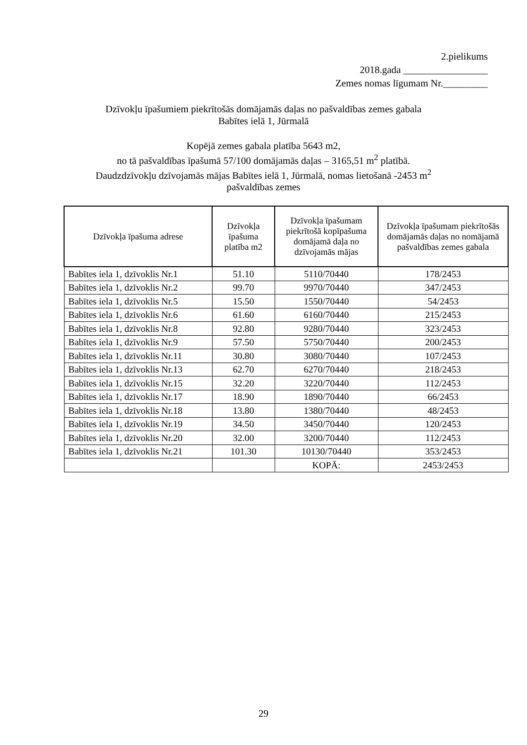2.pielikums
2018.gada _________________
Zemes nomas līgumam Nr._________
Dzīvokļu īpašumiem piekrītošās domājamās daļas no pašvaldības zemes gabala
Babītes ielā 1, Jūrmalā
Kopējā zemes gabala platība 5643 m2,
no tā pašvaldības īpašumā 57/100 domājamās daļas – 3165,51 m<sup>2</sup> platībā.
Daudzdzīvokļu dzīvojamās mājas Babītes ielā 1, Jūrmalā, nomas lietošanā -2453 m<sup>2</sup>
pašvaldības zemes
| Dzīvokļa īpašuma adrese | Dzīvokļa īpašuma platība m2 | Dzīvokļa īpašumam piekrītošā kopīpašuma domājamā daļa no dzīvojamās mājas | Dzīvokļa īpašumam piekrītošās domājamās daļas no nomājamā pašvaldības zemes gabala |
| --- | --- | --- | --- |
| Babītes iela 1, dzīvoklis Nr.1 | 51.10 | 5110/70440 | 178/2453 |
| Babītes iela 1, dzīvoklis Nr.2 | 99.70 | 9970/70440 | 347/2453 |
| Babītes iela 1, dzīvoklis Nr.5 | 15.50 | 1550/70440 | 54/2453 |
| Babītes iela 1, dzīvoklis Nr.6 | 61.60 | 6160/70440 | 215/2453 |
| Babītes iela 1, dzīvoklis Nr.8 | 92.80 | 9280/70440 | 323/2453 |
| Babītes iela 1, dzīvoklis Nr.9 | 57.50 | 5750/70440 | 200/2453 |
| Babītes iela 1, dzīvoklis Nr.11 | 30.80 | 3080/70440 | 107/2453 |
| Babītes iela 1, dzīvoklis Nr.13 | 62.70 | 6270/70440 | 218/2453 |
| Babītes iela 1, dzīvoklis Nr.15 | 32.20 | 3220/70440 | 112/2453 |
| Babītes iela 1, dzīvoklis Nr.17 | 18.90 | 1890/70440 | 66/2453 |
| Babītes iela 1, dzīvoklis Nr.18 | 13.80 | 1380/70440 | 48/2453 |
| Babītes iela 1, dzīvoklis Nr.19 | 34.50 | 3450/70440 | 120/2453 |
| Babītes iela 1, dzīvoklis Nr.20 | 32.00 | 3200/70440 | 112/2453 |
| Babītes iela 1, dzīvoklis Nr.21 | 101.30 | 10130/70440 | 353/2453 |
| | | KOPĀ: | 2453/2453 |
29